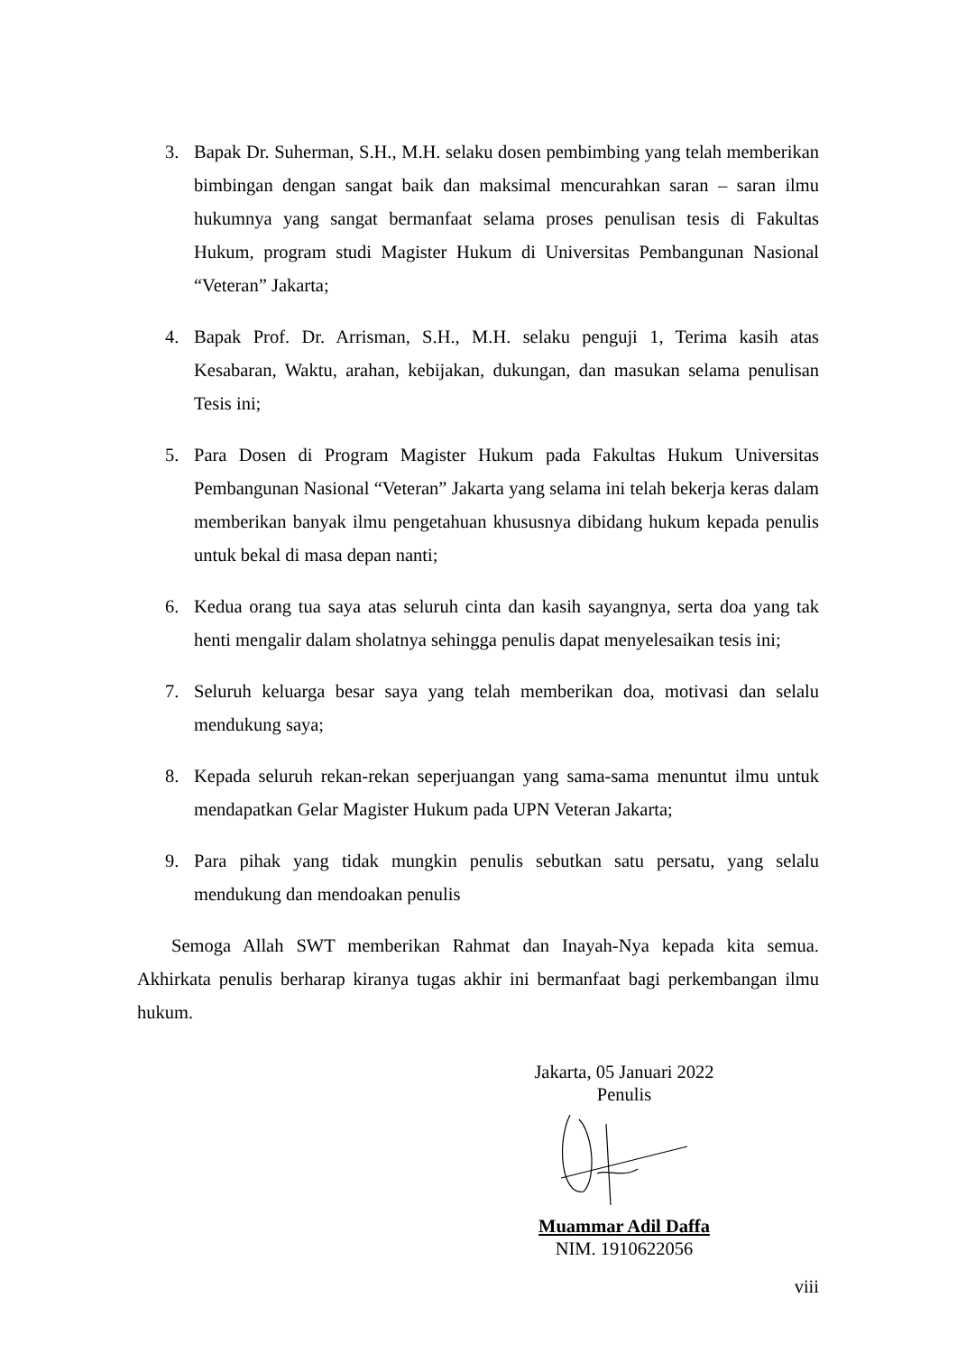3. Bapak Dr. Suherman, S.H., M.H. selaku dosen pembimbing yang telah memberikan bimbingan dengan sangat baik dan maksimal mencurahkan saran – saran ilmu hukumnya yang sangat bermanfaat selama proses penulisan tesis di Fakultas Hukum, program studi Magister Hukum di Universitas Pembangunan Nasional “Veteran” Jakarta;
4. Bapak Prof. Dr. Arrisman, S.H., M.H. selaku penguji 1, Terima kasih atas Kesabaran, Waktu, arahan, kebijakan, dukungan, dan masukan selama penulisan Tesis ini;
5. Para Dosen di Program Magister Hukum pada Fakultas Hukum Universitas Pembangunan Nasional “Veteran” Jakarta yang selama ini telah bekerja keras dalam memberikan banyak ilmu pengetahuan khususnya dibidang hukum kepada penulis untuk bekal di masa depan nanti;
6. Kedua orang tua saya atas seluruh cinta dan kasih sayangnya, serta doa yang tak henti mengalir dalam sholatnya sehingga penulis dapat menyelesaikan tesis ini;
7. Seluruh keluarga besar saya yang telah memberikan doa, motivasi dan selalu mendukung saya;
8. Kepada seluruh rekan-rekan seperjuangan yang sama-sama menuntut ilmu untuk mendapatkan Gelar Magister Hukum pada UPN Veteran Jakarta;
9. Para pihak yang tidak mungkin penulis sebutkan satu persatu, yang selalu mendukung dan mendoakan penulis
Semoga Allah SWT memberikan Rahmat dan Inayah-Nya kepada kita semua. Akhirkata penulis berharap kiranya tugas akhir ini bermanfaat bagi perkembangan ilmu hukum.
Jakarta, 05 Januari 2022
Penulis
Muammar Adil Daffa
NIM. 1910622056
viii